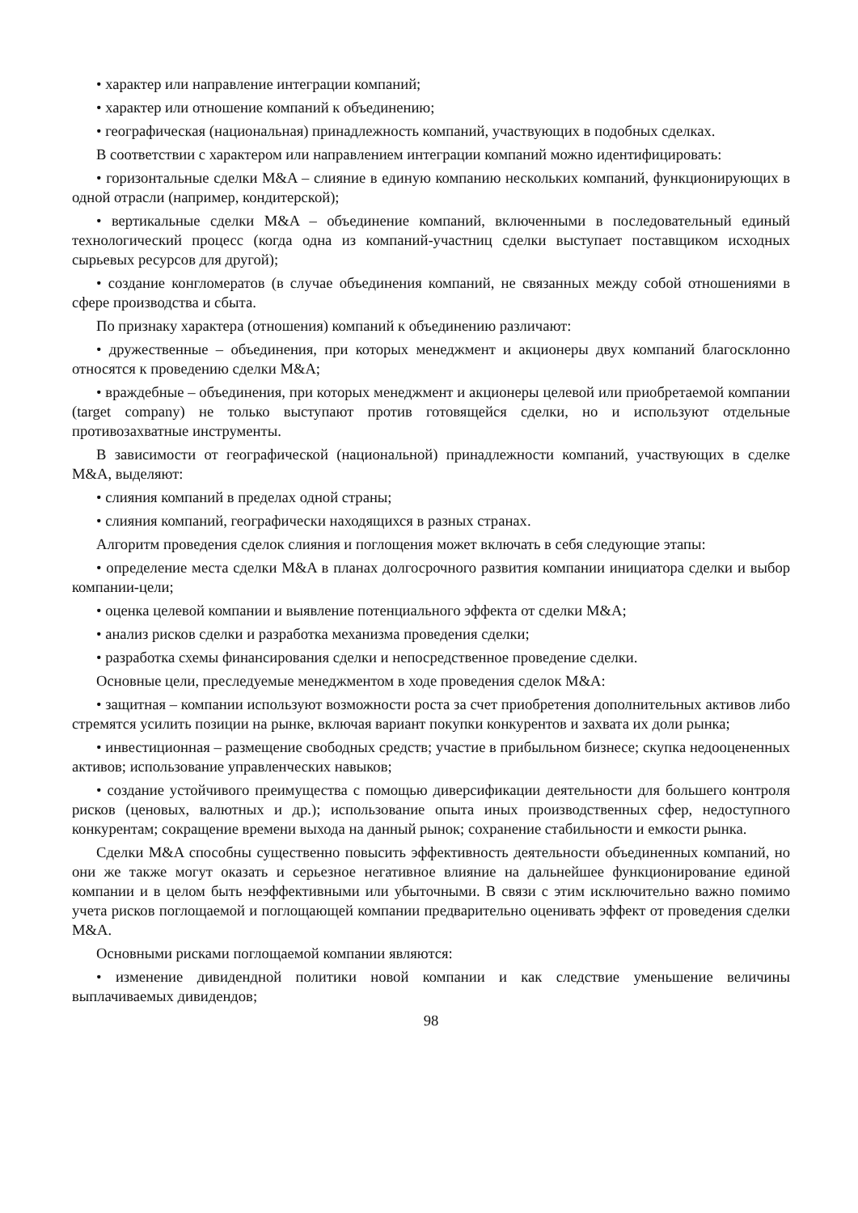• характер или направление интеграции компаний;
• характер или отношение компаний к объединению;
• географическая (национальная) принадлежность компаний, участвующих в подобных сделках.
В соответствии с характером или направлением интеграции компаний можно идентифицировать:
• горизонтальные сделки M&A – слияние в единую компанию нескольких компаний, функционирующих в одной отрасли (например, кондитерской);
• вертикальные сделки M&A – объединение компаний, включенными в последовательный единый технологический процесс (когда одна из компаний-участниц сделки выступает поставщиком исходных сырьевых ресурсов для другой);
• создание конгломератов (в случае объединения компаний, не связанных между собой отношениями в сфере производства и сбыта.
По признаку характера (отношения) компаний к объединению различают:
• дружественные – объединения, при которых менеджмент и акционеры двух компаний благосклонно относятся к проведению сделки M&A;
• враждебные – объединения, при которых менеджмент и акционеры целевой или приобретаемой компании (target company) не только выступают против готовящейся сделки, но и используют отдельные противозахватные инструменты.
В зависимости от географической (национальной) принадлежности компаний, участвующих в сделке M&A, выделяют:
• слияния компаний в пределах одной страны;
• слияния компаний, географически находящихся в разных странах.
Алгоритм проведения сделок слияния и поглощения может включать в себя следующие этапы:
• определение места сделки M&A в планах долгосрочного развития компании инициатора сделки и выбор компании-цели;
• оценка целевой компании и выявление потенциального эффекта от сделки M&A;
• анализ рисков сделки и разработка механизма проведения сделки;
• разработка схемы финансирования сделки и непосредственное проведение сделки.
Основные цели, преследуемые менеджментом в ходе проведения сделок M&A:
• защитная – компании используют возможности роста за счет приобретения дополнительных активов либо стремятся усилить позиции на рынке, включая вариант покупки конкурентов и захвата их доли рынка;
• инвестиционная – размещение свободных средств; участие в прибыльном бизнесе; скупка недооцененных активов; использование управленческих навыков;
• создание устойчивого преимущества с помощью диверсификации деятельности для большего контроля рисков (ценовых, валютных и др.); использование опыта иных производственных сфер, недоступного конкурентам; сокращение времени выхода на данный рынок; сохранение стабильности и емкости рынка.
Сделки M&A способны существенно повысить эффективность деятельности объединенных компаний, но они же также могут оказать и серьезное негативное влияние на дальнейшее функционирование единой компании и в целом быть неэффективными или убыточными. В связи с этим исключительно важно помимо учета рисков поглощаемой и поглощающей компании предварительно оценивать эффект от проведения сделки M&A.
Основными рисками поглощаемой компании являются:
• изменение дивидендной политики новой компании и как следствие уменьшение величины выплачиваемых дивидендов;
98